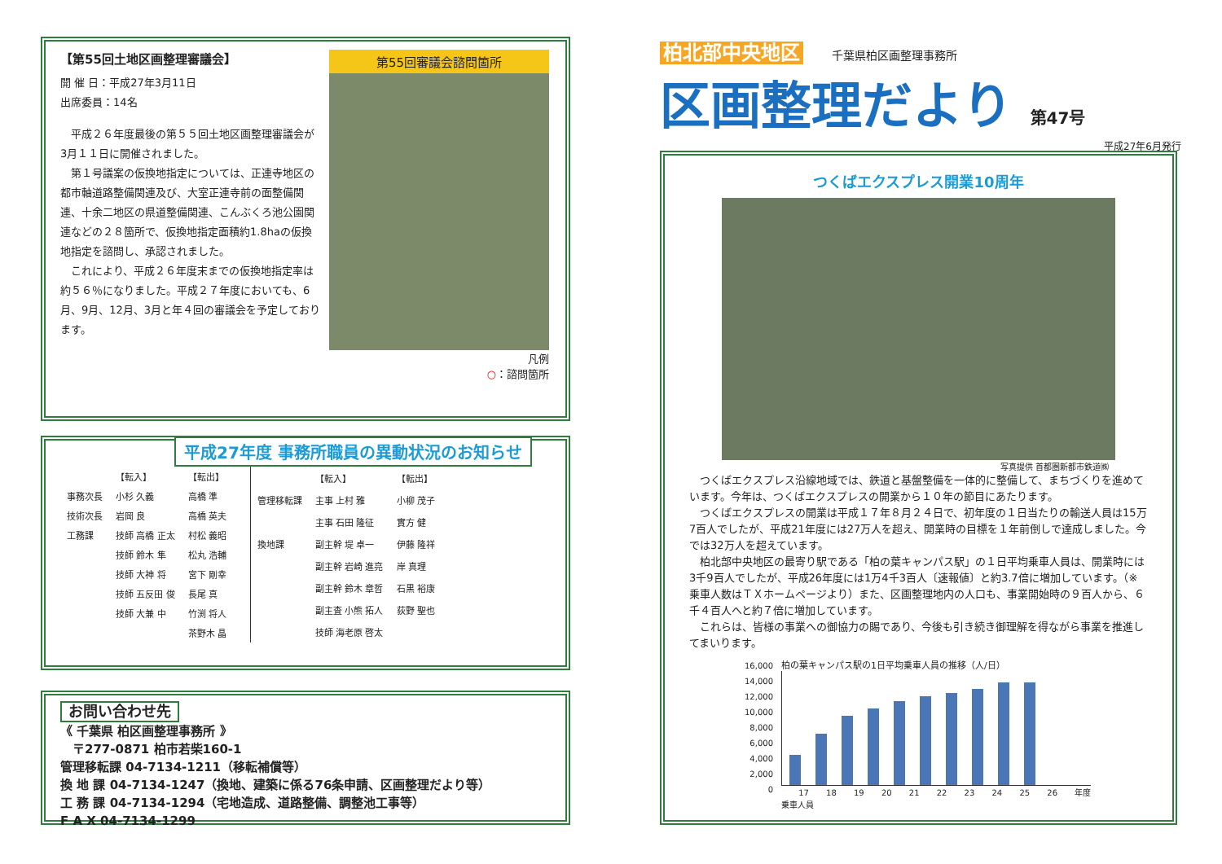【第55回土地区画整理審議会】
開 催 日：平成27年3月11日
出席委員：14名
　平成２６年度最後の第５５回土地区画整理審議会が3月１１日に開催されました。
　第１号議案の仮換地指定については、正連寺地区の都市軸道路整備関連及び、大室正連寺前の面整備関連、十余二地区の県道整備関連、こんぶくろ池公園関連などの２８箇所で、仮換地指定面積約1.8haの仮換地指定を諮問し、承認されました。
　これにより、平成２６年度末までの仮換地指定率は約５６％になりました。平成２７年度においても、6月、9月、12月、3月と年４回の審議会を予定しております。
第55回審議会諮問箇所
凡例
○：諮問箇所
平成27年度 事務所職員の異動状況のお知らせ
| | 【転入】 | 【転出】 |
| --- | --- | --- |
| 事務次長 | 小杉 久義 | 高橋 準 |
| 技術次長 | 岩岡 良 | 高橋 英夫 |
| 工務課 | 技師 高橋 正太 | 村松 義昭 |
| | 技師 鈴木 隼 | 松丸 浩輔 |
| | 技師 大神 将 | 宮下 剛幸 |
| | 技師 五反田 俊 | 長尾 真 |
| | 技師 大兼 中 | 竹渕 将人 |
| | | 茶野木 晶 |
| | 【転入】 | 【転出】 |
| --- | --- | --- |
| 管理移転課 | 主事 上村 雅 | 小柳 茂子 |
| | 主事 石田 隆征 | 實方 健 |
| 換地課 | 副主幹 堤 卓一 | 伊藤 隆祥 |
| | 副主幹 岩崎 進亮 | 岸 真理 |
| | 副主幹 鈴木 章哲 | 石黒 裕康 |
| | 副主査 小熊 拓人 | 荻野 聖也 |
| | 技師 海老原 啓太 | |
お問い合わせ先
《 千葉県 柏区画整理事務所 》
　〒277-0871 柏市若柴160-1
管理移転課 04-7134-1211（移転補償等）
換 地 課 04-7134-1247（換地、建築に係る76条申請、区画整理だより等）
工 務 課 04-7134-1294（宅地造成、道路整備、調整池工事等）
F A X 04-7134-1299
柏北部中央地区 千葉県柏区画整理事務所
区画整理だより 第47号
平成27年6月発行
つくばエクスプレス開業10周年
写真提供 首都圏新都市鉄道㈱
　つくばエクスプレス沿線地域では、鉄道と基盤整備を一体的に整備して、まちづくりを進めています。今年は、つくばエクスプレスの開業から１０年の節目にあたります。
　つくばエクスプレスの開業は平成１７年８月２４日で、初年度の１日当たりの輸送人員は15万7百人でしたが、平成21年度には27万人を超え、開業時の目標を１年前倒しで達成しました。今では32万人を超えています。
　柏北部中央地区の最寄り駅である「柏の葉キャンパス駅」の１日平均乗車人員は、開業時には3千9百人でしたが、平成26年度には1万4千3百人〔速報値〕と約3.7倍に増加しています。（※乗車人数はＴＸホームページより）また、区画整理地内の人口も、事業開始時の９百人から、６千４百人へと約７倍に増加しています。
　これらは、皆様の事業への御協力の賜であり、今後も引き続き御理解を得ながら事業を推進してまいります。
16,000
14,000
12,000
10,000
8,000
6,000
4,000
2,000
0
柏の葉キャンパス駅の1日平均乗車人員の推移（人/日）
17 18 19 20 21 22 23 24 25 26 年度
乗車人員